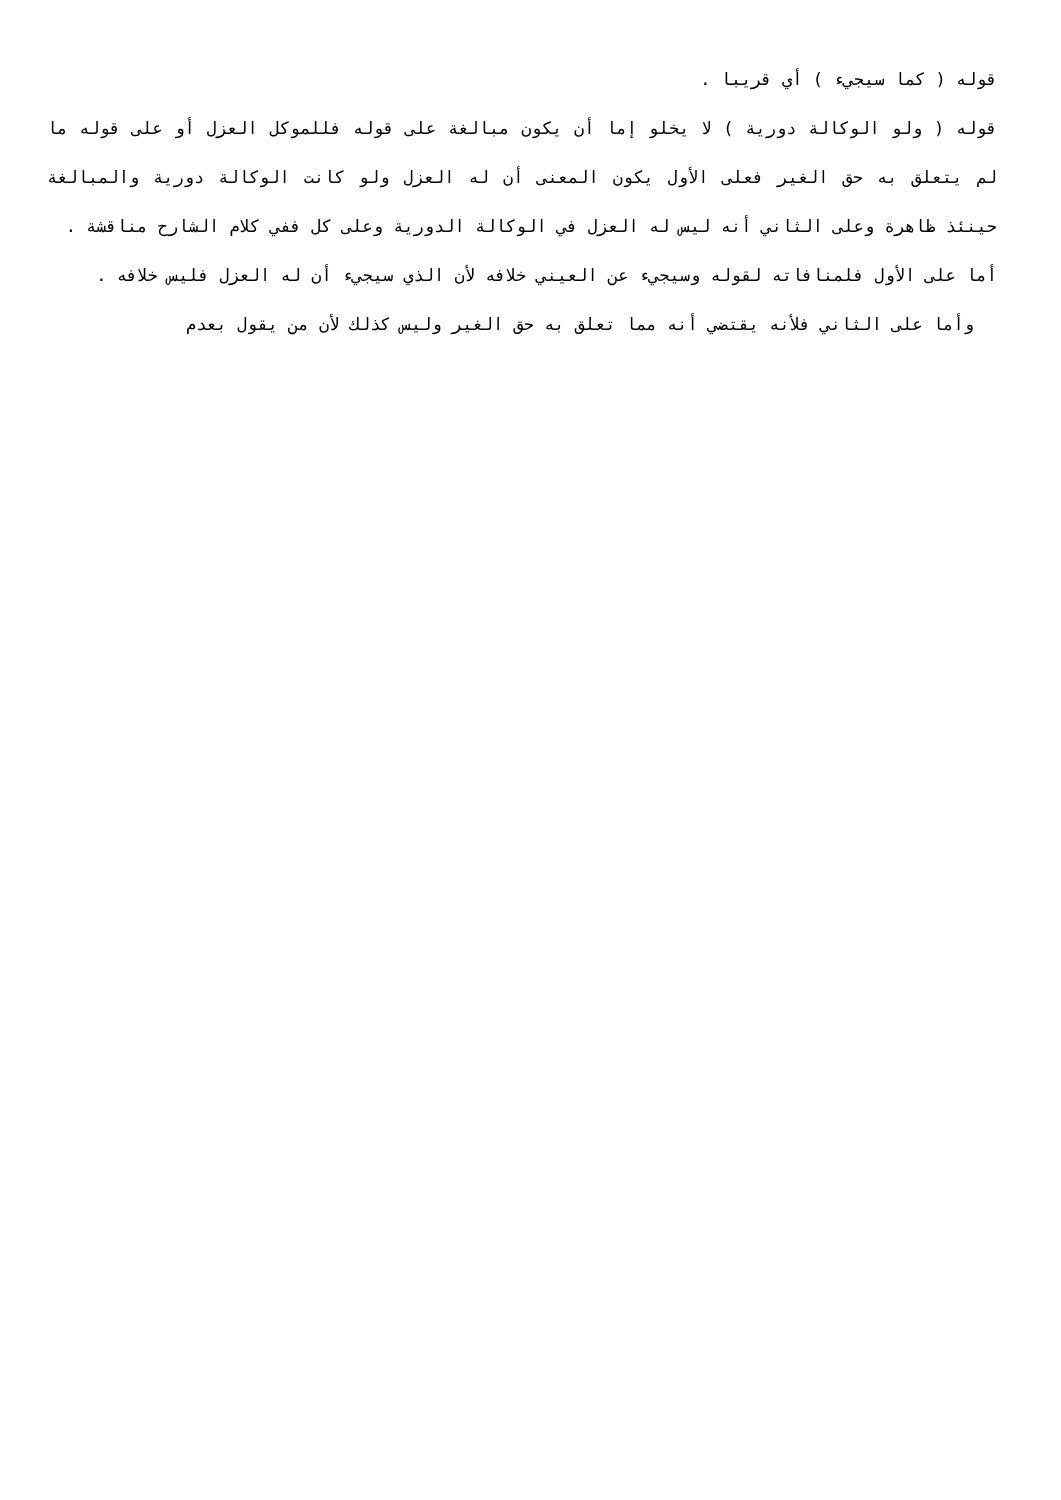قوله ( كما سيجيء ) أي قريبا .
قوله ( ولو الوكالة دورية ) لا يخلو إما أن يكون مبالغة على قوله فللموكل العزل أو على قوله ما لم يتعلق به حق الغير فعلى الأول يكون المعنى أن له العزل ولو كانت الوكالة دورية والمبالغة حينئذ ظاهرة وعلى الثاني أنه ليس له العزل في الوكالة الدورية وعلى كل ففي كلام الشارح مناقشة .
أما على الأول فلمنافاته لقوله وسيجيء عن العيني خلافه لأن الذي سيجيء أن له العزل فليس خلافه .
وأما على الثاني فلأنه يقتضي أنه مما تعلق به حق الغير وليس كذلك لأن من يقول بعدم